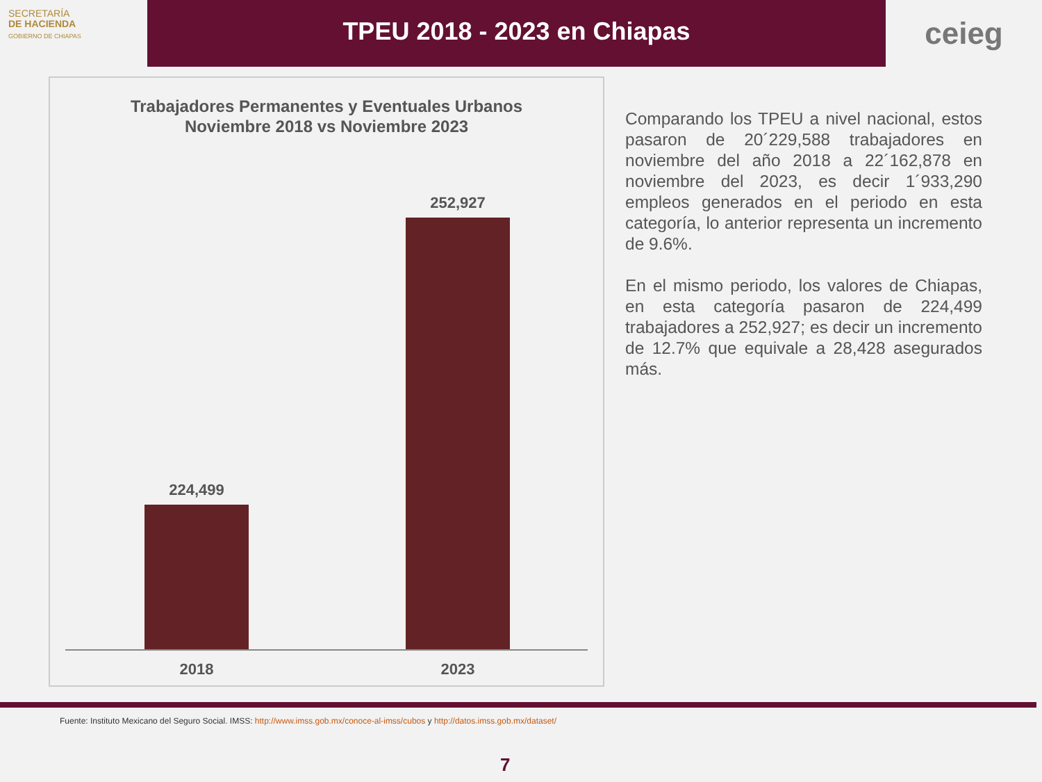SECRETARÍA
DE HACIENDA
GOBIERNO DE CHIAPAS
TPEU 2018 - 2023 en Chiapas
ceieg
Trabajadores Permanentes y Eventuales Urbanos
Noviembre 2018 vs Noviembre 2023
224,499
252,927
2018 2023
Comparando los TPEU a nivel nacional, estos pasaron de 20´229,588 trabajadores en noviembre del año 2018 a 22´162,878 en noviembre del 2023, es decir 1´933,290 empleos generados en el periodo en esta categoría, lo anterior representa un incremento de 9.6%.
En el mismo periodo, los valores de Chiapas, en esta categoría pasaron de 224,499 trabajadores a 252,927; es decir un incremento de 12.7% que equivale a 28,428 asegurados más.
Fuente: Instituto Mexicano del Seguro Social. IMSS: http://www.imss.gob.mx/conoce-al-imss/cubos y http://datos.imss.gob.mx/dataset/
7